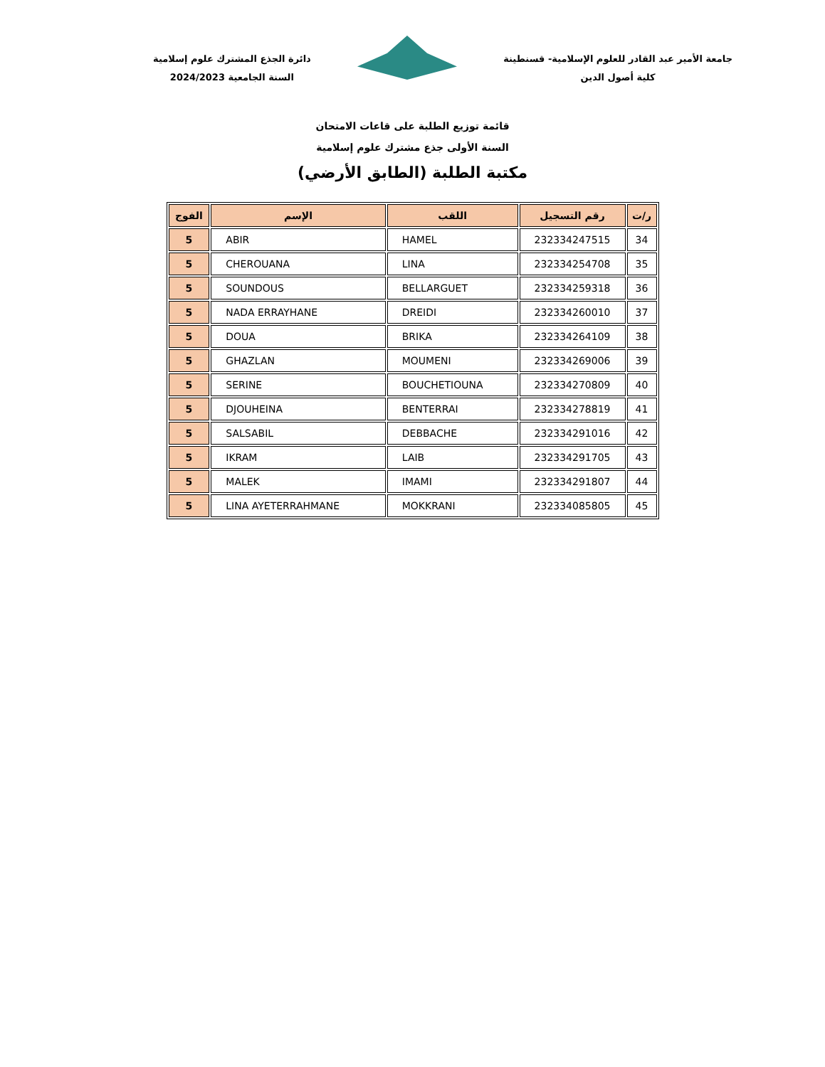جامعة الأمير عبد القادر للعلوم الإسلامية- قسنطينة
كلية أصول الدين
دائرة الجذع المشترك علوم إسلامية
السنة الجامعية 2024/2023
قائمة توزيع الطلبة على قاعات الامتحان
السنة الأولى جذع مشترك علوم إسلامية
مكتبة الطلبة (الطابق الأرضي)
| ر/ت | رقم التسجيل | اللقب | الإسم | الفوج |
| --- | --- | --- | --- | --- |
| 34 | 232334247515 | HAMEL | ABIR | 5 |
| 35 | 232334254708 | LINA | CHEROUANA | 5 |
| 36 | 232334259318 | BELLARGUET | SOUNDOUS | 5 |
| 37 | 232334260010 | DREIDI | NADA ERRAYHANE | 5 |
| 38 | 232334264109 | BRIKA | DOUA | 5 |
| 39 | 232334269006 | MOUMENI | GHAZLAN | 5 |
| 40 | 232334270809 | BOUCHETIOUNA | SERINE | 5 |
| 41 | 232334278819 | BENTERRAI | DJOUHEINA | 5 |
| 42 | 232334291016 | DEBBACHE | SALSABIL | 5 |
| 43 | 232334291705 | LAIB | IKRAM | 5 |
| 44 | 232334291807 | IMAMI | MALEK | 5 |
| 45 | 232334085805 | MOKKRANI | LINA AYETERRAHMANE | 5 |